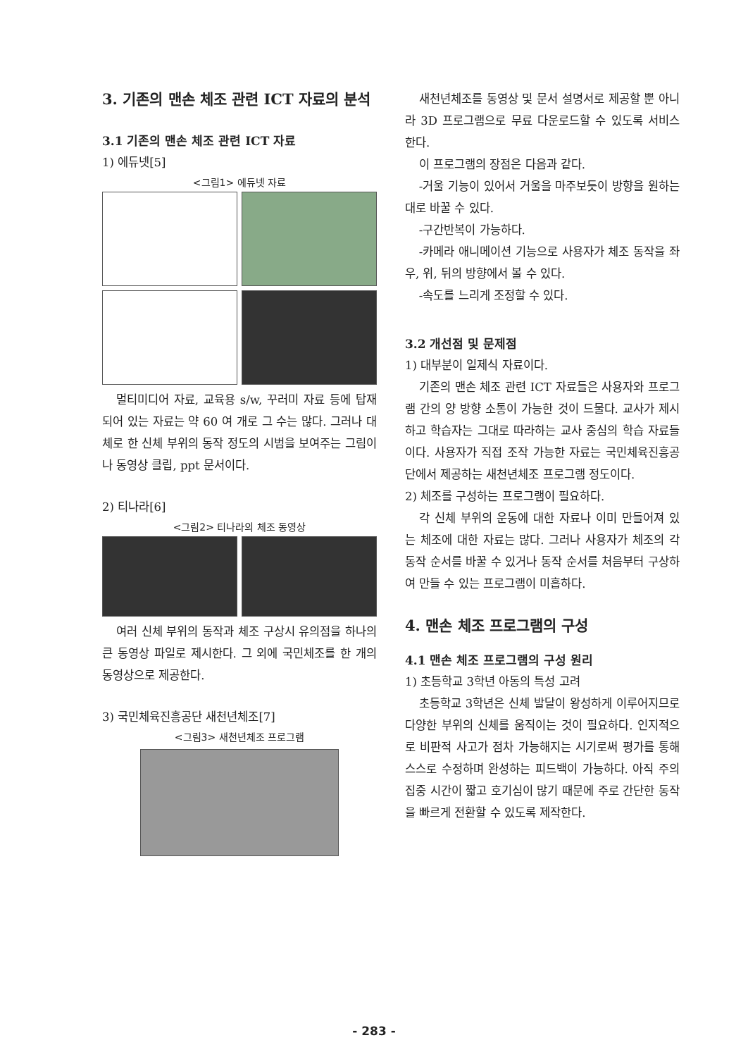3. 기존의 맨손 체조 관련 ICT 자료의 분석
3.1 기존의 맨손 체조 관련 ICT 자료
1) 에듀넷[5]
<그림1> 에듀넷 자료
멀티미디어 자료, 교육용 s/w, 꾸러미 자료 등에 탑재되어 있는 자료는 약 60 여 개로 그 수는 많다. 그러나 대체로 한 신체 부위의 동작 정도의 시범을 보여주는 그림이나 동영상 클립, ppt 문서이다.
2) 티나라[6]
<그림2> 티나라의 체조 동영상
여러 신체 부위의 동작과 체조 구상시 유의점을 하나의 큰 동영상 파일로 제시한다. 그 외에 국민체조를 한 개의 동영상으로 제공한다.
3) 국민체육진흥공단 새천년체조[7]
<그림3> 새천년체조 프로그램
새천년체조를 동영상 및 문서 설명서로 제공할 뿐 아니라 3D 프로그램으로 무료 다운로드할 수 있도록 서비스한다.
이 프로그램의 장점은 다음과 같다.
-거울 기능이 있어서 거울을 마주보듯이 방향을 원하는 대로 바꿀 수 있다.
-구간반복이 가능하다.
-카메라 애니메이션 기능으로 사용자가 체조 동작을 좌우, 위, 뒤의 방향에서 볼 수 있다.
-속도를 느리게 조정할 수 있다.
3.2 개선점 및 문제점
1) 대부분이 일제식 자료이다.
기존의 맨손 체조 관련 ICT 자료들은 사용자와 프로그램 간의 양 방향 소통이 가능한 것이 드물다. 교사가 제시하고 학습자는 그대로 따라하는 교사 중심의 학습 자료들이다. 사용자가 직접 조작 가능한 자료는 국민체육진흥공단에서 제공하는 새천년체조 프로그램 정도이다.
2) 체조를 구성하는 프로그램이 필요하다.
각 신체 부위의 운동에 대한 자료나 이미 만들어져 있는 체조에 대한 자료는 많다. 그러나 사용자가 체조의 각 동작 순서를 바꿀 수 있거나 동작 순서를 처음부터 구상하여 만들 수 있는 프로그램이 미흡하다.
4. 맨손 체조 프로그램의 구성
4.1 맨손 체조 프로그램의 구성 원리
1) 초등학교 3학년 아동의 특성 고려
초등학교 3학년은 신체 발달이 왕성하게 이루어지므로 다양한 부위의 신체를 움직이는 것이 필요하다. 인지적으로 비판적 사고가 점차 가능해지는 시기로써 평가를 통해 스스로 수정하며 완성하는 피드백이 가능하다. 아직 주의 집중 시간이 짧고 호기심이 많기 때문에 주로 간단한 동작을 빠르게 전환할 수 있도록 제작한다.
- 283 -